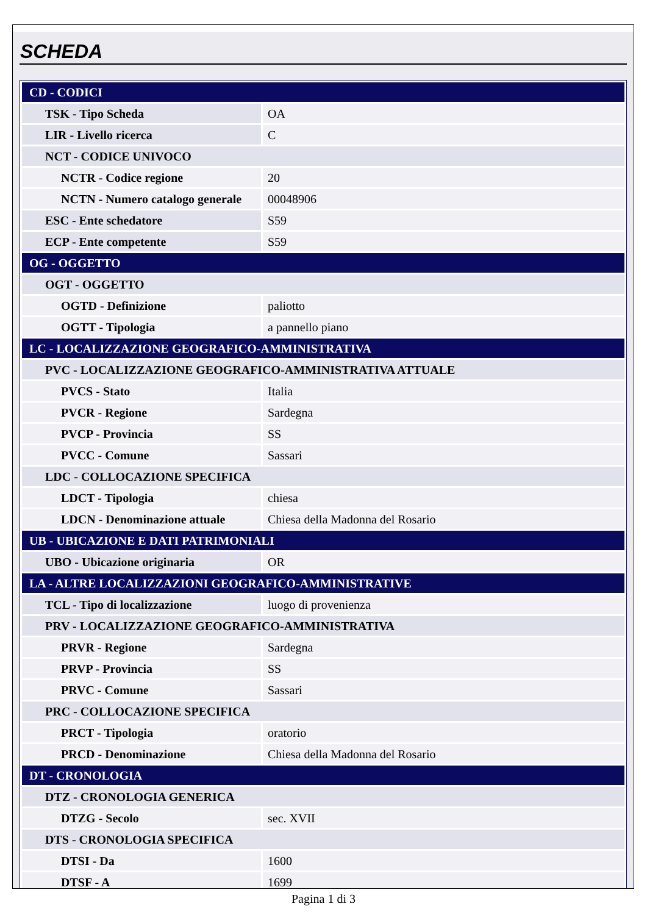SCHEDA
| CD - CODICI | |
| TSK - Tipo Scheda | OA |
| LIR - Livello ricerca | C |
| NCT - CODICE UNIVOCO | |
| NCTR - Codice regione | 20 |
| NCTN - Numero catalogo generale | 00048906 |
| ESC - Ente schedatore | S59 |
| ECP - Ente competente | S59 |
| OG - OGGETTO | |
| OGT - OGGETTO | |
| OGTD - Definizione | paliotto |
| OGTT - Tipologia | a pannello piano |
| LC - LOCALIZZAZIONE GEOGRAFICO-AMMINISTRATIVA | |
| PVC - LOCALIZZAZIONE GEOGRAFICO-AMMINISTRATIVA ATTUALE | |
| PVCS - Stato | Italia |
| PVCR - Regione | Sardegna |
| PVCP - Provincia | SS |
| PVCC - Comune | Sassari |
| LDC - COLLOCAZIONE SPECIFICA | |
| LDCT - Tipologia | chiesa |
| LDCN - Denominazione attuale | Chiesa della Madonna del Rosario |
| UB - UBICAZIONE E DATI PATRIMONIALI | |
| UBO - Ubicazione originaria | OR |
| LA - ALTRE LOCALIZZAZIONI GEOGRAFICO-AMMINISTRATIVE | |
| TCL - Tipo di localizzazione | luogo di provenienza |
| PRV - LOCALIZZAZIONE GEOGRAFICO-AMMINISTRATIVA | |
| PRVR - Regione | Sardegna |
| PRVP - Provincia | SS |
| PRVC - Comune | Sassari |
| PRC - COLLOCAZIONE SPECIFICA | |
| PRCT - Tipologia | oratorio |
| PRCD - Denominazione | Chiesa della Madonna del Rosario |
| DT - CRONOLOGIA | |
| DTZ - CRONOLOGIA GENERICA | |
| DTZG - Secolo | sec. XVII |
| DTS - CRONOLOGIA SPECIFICA | |
| DTSI - Da | 1600 |
| DTSF - A | 1699 |
Pagina 1 di 3